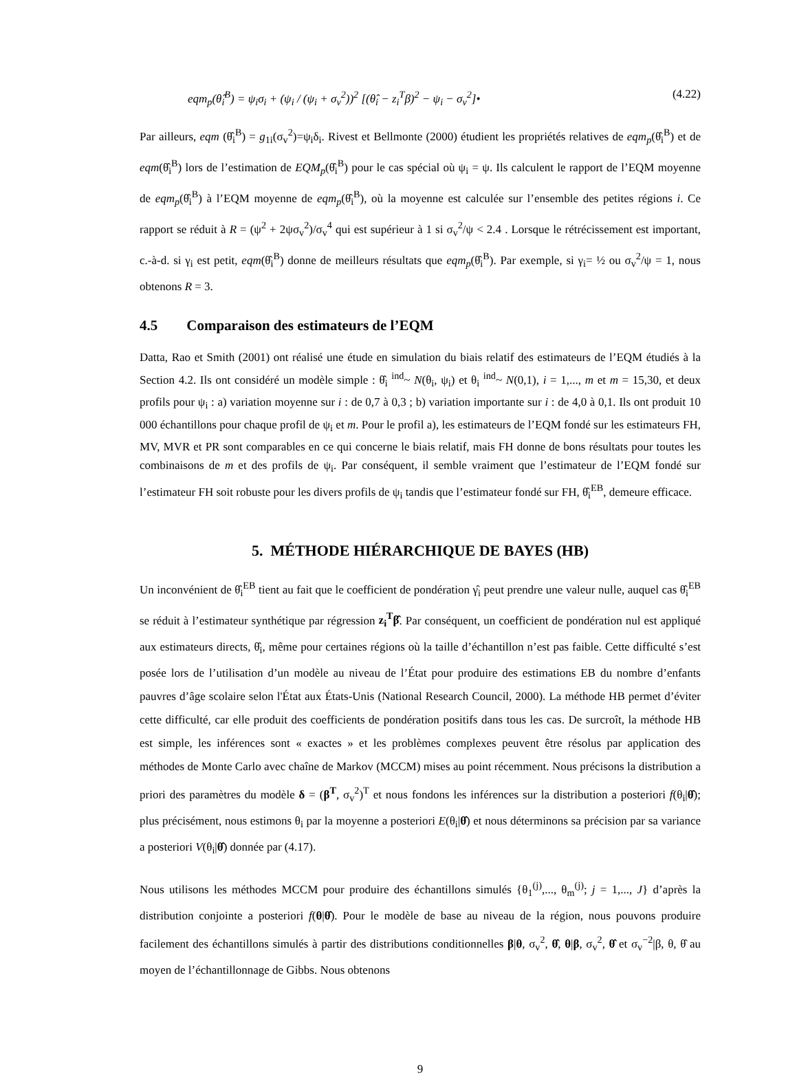eqm<sub>p</sub>(θ̂<sub>i</sub><sup>B</sup>) = ψ<sub>i</sub>σ<sub>i</sub> + (ψ<sub>i</sub> / (ψ<sub>i</sub> + σ<sub>v</sub><sup>2</sup>))<sup>2</sup> [(θ̂<sub>i</sub> − z<sub>i</sub><sup>T</sup>β)<sup>2</sup> − ψ<sub>i</sub> − σ<sub>v</sub><sup>2</sup>]• (4.22)
Par ailleurs, eqm (θ̂<sub>i</sub><sup>B</sup>) = g<sub>1i</sub>(σ<sub>v</sub><sup>2</sup>)=ψ<sub>i</sub>δ<sub>i</sub>. Rivest et Bellmonte (2000) étudient les propriétés relatives de eqm<sub>p</sub>(θ̂<sub>i</sub><sup>B</sup>) et de eqm(θ̂<sub>i</sub><sup>B</sup>) lors de l’estimation de EQM<sub>p</sub>(θ̂<sub>i</sub><sup>B</sup>) pour le cas spécial où ψ<sub>i</sub> = ψ. Ils calculent le rapport de l’EQM moyenne de eqm<sub>p</sub>(θ̂<sub>i</sub><sup>B</sup>) à l’EQM moyenne de eqm<sub>p</sub>(θ̂<sub>i</sub><sup>B</sup>), où la moyenne est calculée sur l’ensemble des petites régions i. Ce rapport se réduit à R = (ψ<sup>2</sup> + 2ψσ<sub>v</sub><sup>2</sup>)/σ<sub>v</sub><sup>4</sup> qui est supérieur à 1 si σ<sub>v</sub><sup>2</sup>/ψ < 2.4 . Lorsque le rétrécissement est important, c.-à-d. si γ<sub>i</sub> est petit, eqm(θ̂<sub>i</sub><sup>B</sup>) donne de meilleurs résultats que eqm<sub>p</sub>(θ̂<sub>i</sub><sup>B</sup>). Par exemple, si γ<sub>i</sub>= ½ ou σ<sub>v</sub><sup>2</sup>/ψ = 1, nous obtenons R = 3.
4.5 Comparaison des estimateurs de l’EQM
Datta, Rao et Smith (2001) ont réalisé une étude en simulation du biais relatif des estimateurs de l’EQM étudiés à la Section 4.2. Ils ont considéré un modèle simple : θ̂<sub>i</sub> <sup>ind</sup>~ N(θ<sub>i</sub>, ψ<sub>i</sub>) et θ<sub>i</sub> <sup>ind</sup>~ N(0,1), i = 1,..., m et m = 15,30, et deux profils pour ψ<sub>i</sub> : a) variation moyenne sur i : de 0,7 à 0,3 ; b) variation importante sur i : de 4,0 à 0,1. Ils ont produit 10 000 échantillons pour chaque profil de ψ<sub>i</sub> et m. Pour le profil a), les estimateurs de l’EQM fondé sur les estimateurs FH, MV, MVR et PR sont comparables en ce qui concerne le biais relatif, mais FH donne de bons résultats pour toutes les combinaisons de m et des profils de ψ<sub>i</sub>. Par conséquent, il semble vraiment que l’estimateur de l’EQM fondé sur l’estimateur FH soit robuste pour les divers profils de ψ<sub>i</sub> tandis que l’estimateur fondé sur FH, θ̂<sub>i</sub><sup>EB</sup>, demeure efficace.
5. MÉTHODE HIÉRARCHIQUE DE BAYES (HB)
Un inconvénient de θ̂<sub>i</sub><sup>EB</sup> tient au fait que le coefficient de pondération γ̂<sub>i</sub> peut prendre une valeur nulle, auquel cas θ̂<sub>i</sub><sup>EB</sup> se réduit à l’estimateur synthétique par régression z<sub>i</sub><sup>T</sup>β̂. Par conséquent, un coefficient de pondération nul est appliqué aux estimateurs directs, θ̂<sub>i</sub>, même pour certaines régions où la taille d’échantillon n’est pas faible. Cette difficulté s’est posée lors de l’utilisation d’un modèle au niveau de l’État pour produire des estimations EB du nombre d’enfants pauvres d’âge scolaire selon l'État aux États-Unis (National Research Council, 2000). La méthode HB permet d’éviter cette difficulté, car elle produit des coefficients de pondération positifs dans tous les cas. De surcroît, la méthode HB est simple, les inférences sont « exactes » et les problèmes complexes peuvent être résolus par application des méthodes de Monte Carlo avec chaîne de Markov (MCCM) mises au point récemment. Nous précisons la distribution a priori des paramètres du modèle δ = (β<sup>T</sup>, σ<sub>v</sub><sup>2</sup>)<sup>T</sup> et nous fondons les inférences sur la distribution a posteriori f(θ<sub>i</sub>|θ̂); plus précisément, nous estimons θ<sub>i</sub> par la moyenne a posteriori E(θ<sub>i</sub>|θ̂) et nous déterminons sa précision par sa variance a posteriori V(θ<sub>i</sub>|θ̂) donnée par (4.17).
Nous utilisons les méthodes MCCM pour produire des échantillons simulés {θ<sub>1</sub><sup>(j)</sup>,..., θ<sub>m</sub><sup>(j)</sup>; j = 1,..., J} d’après la distribution conjointe a posteriori f(θ|θ̂). Pour le modèle de base au niveau de la région, nous pouvons produire facilement des échantillons simulés à partir des distributions conditionnelles β|θ, σ<sub>v</sub><sup>2</sup>, θ̂, θ|β, σ<sub>v</sub><sup>2</sup>, θ̂ et σ<sub>v</sub><sup>−2</sup>|β, θ, θ̂ au moyen de l’échantillonnage de Gibbs. Nous obtenons
9